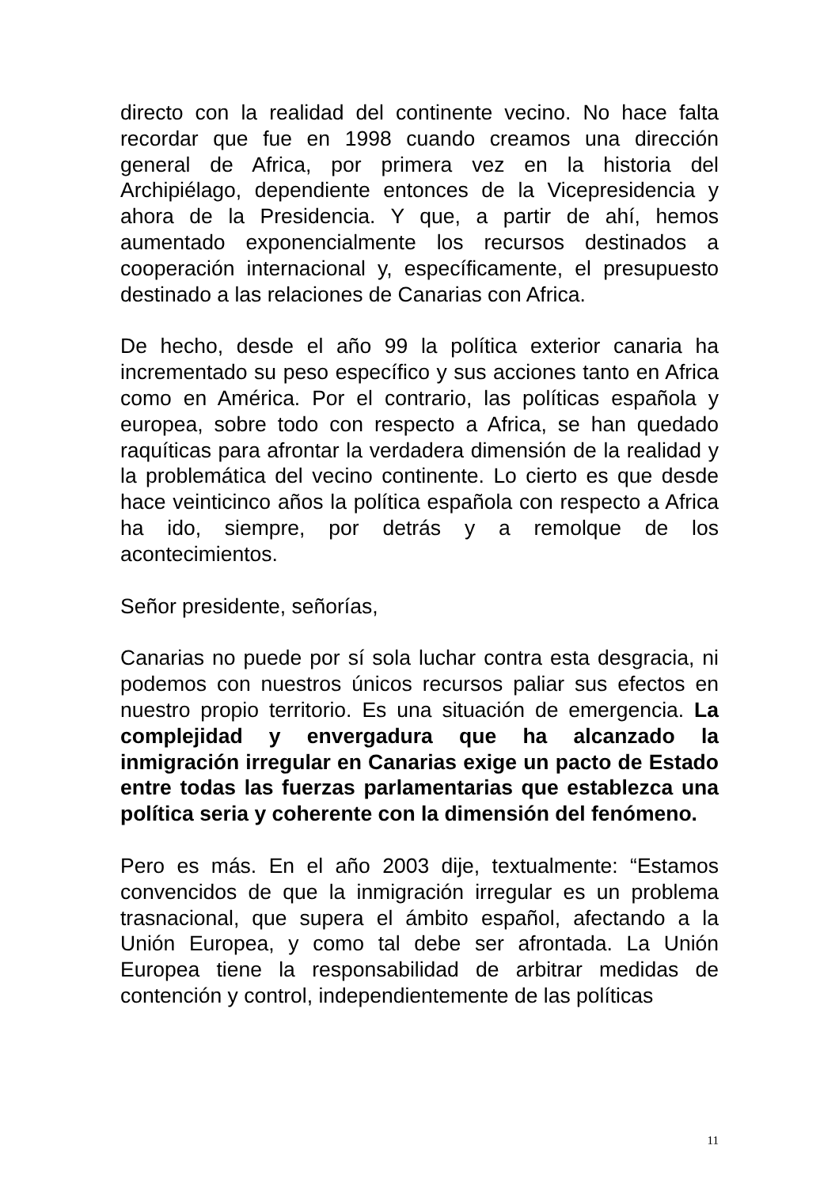directo con la realidad del continente vecino. No hace falta recordar que fue en 1998 cuando creamos una dirección general de Africa, por primera vez en la historia del Archipiélago, dependiente entonces de la Vicepresidencia y ahora de la Presidencia. Y que, a partir de ahí, hemos aumentado exponencialmente los recursos destinados a cooperación internacional y, específicamente, el presupuesto destinado a las relaciones de Canarias con Africa.
De hecho, desde el año 99 la política exterior canaria ha incrementado su peso específico y sus acciones tanto en Africa como en América. Por el contrario, las políticas española y europea, sobre todo con respecto a Africa, se han quedado raquíticas para afrontar la verdadera dimensión de la realidad y la problemática del vecino continente. Lo cierto es que desde hace veinticinco años la política española con respecto a Africa ha ido, siempre, por detrás y a remolque de los acontecimientos.
Señor presidente, señorías,
Canarias no puede por sí sola luchar contra esta desgracia, ni podemos con nuestros únicos recursos paliar sus efectos en nuestro propio territorio. Es una situación de emergencia. La complejidad y envergadura que ha alcanzado la inmigración irregular en Canarias exige un pacto de Estado entre todas las fuerzas parlamentarias que establezca una política seria y coherente con la dimensión del fenómeno.
Pero es más. En el año 2003 dije, textualmente: “Estamos convencidos de que la inmigración irregular es un problema trasnacional, que supera el ámbito español, afectando a la Unión Europea, y como tal debe ser afrontada. La Unión Europea tiene la responsabilidad de arbitrar medidas de contención y control, independientemente de las políticas
11